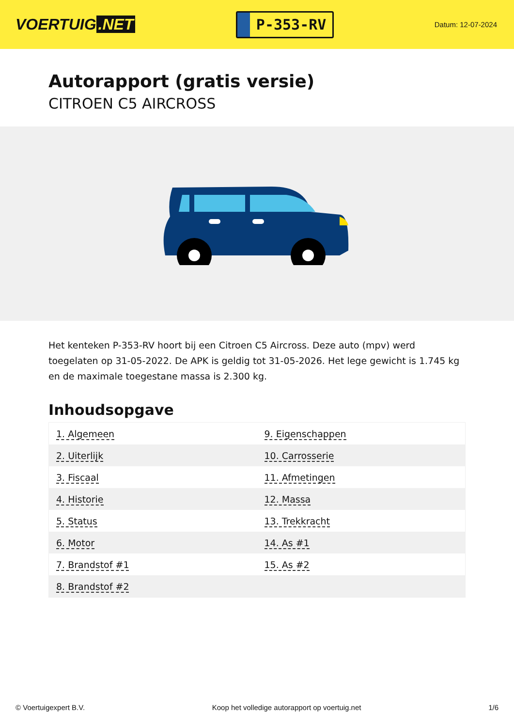VOERTUIG.NET
P-353-RV
Datum: 12-07-2024
Autorapport (gratis versie)
CITROEN C5 AIRCROSS
Het kenteken P-353-RV hoort bij een Citroen C5 Aircross. Deze auto (mpv) werd toegelaten op 31-05-2022. De APK is geldig tot 31-05-2026. Het lege gewicht is 1.745 kg en de maximale toegestane massa is 2.300 kg.
Inhoudsopgave
| 1. Algemeen | 9. Eigenschappen |
| 2. Uiterlijk | 10. Carrosserie |
| 3. Fiscaal | 11. Afmetingen |
| 4. Historie | 12. Massa |
| 5. Status | 13. Trekkracht |
| 6. Motor | 14. As #1 |
| 7. Brandstof #1 | 15. As #2 |
| 8. Brandstof #2 | |
© Voertuigexpert B.V. Koop het volledige autorapport op voertuig.net 1/6